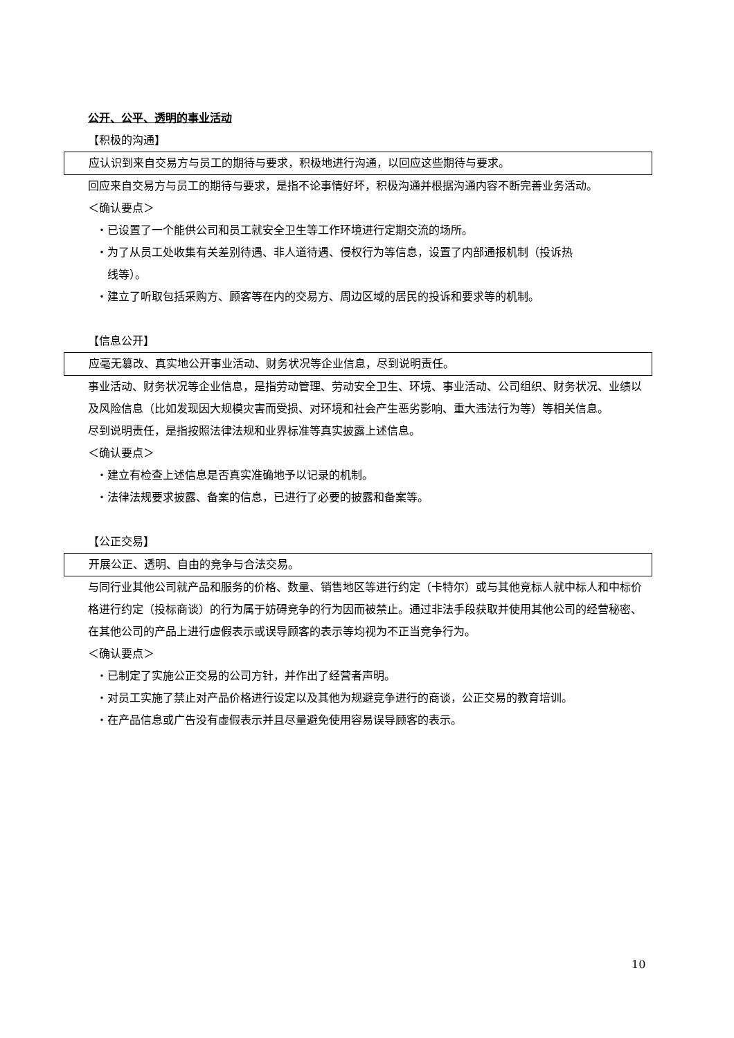公开、公平、透明的事业活动
【积极的沟通】
应认识到来自交易方与员工的期待与要求，积极地进行沟通，以回应这些期待与要求。
回应来自交易方与员工的期待与要求，是指不论事情好坏，积极沟通并根据沟通内容不断完善业务活动。
＜确认要点＞
・已设置了一个能供公司和员工就安全卫生等工作环境进行定期交流的场所。
・为了从员工处收集有关差别待遇、非人道待遇、侵权行为等信息，设置了内部通报机制（投诉热
线等）。
・建立了听取包括采购方、顾客等在内的交易方、周边区域的居民的投诉和要求等的机制。
【信息公开】
应毫无篡改、真实地公开事业活动、财务状况等企业信息，尽到说明责任。
事业活动、财务状况等企业信息，是指劳动管理、劳动安全卫生、环境、事业活动、公司组织、财务状况、业绩以及风险信息（比如发现因大规模灾害而受损、对环境和社会产生恶劣影响、重大违法行为等）等相关信息。
尽到说明责任，是指按照法律法规和业界标准等真实披露上述信息。
＜确认要点＞
・建立有检查上述信息是否真实准确地予以记录的机制。
・法律法规要求披露、备案的信息，已进行了必要的披露和备案等。
【公正交易】
开展公正、透明、自由的竞争与合法交易。
与同行业其他公司就产品和服务的价格、数量、销售地区等进行约定（卡特尔）或与其他竞标人就中标人和中标价格进行约定（投标商谈）的行为属于妨碍竞争的行为因而被禁止。通过非法手段获取并使用其他公司的经营秘密、在其他公司的产品上进行虚假表示或误导顾客的表示等均视为不正当竞争行为。
＜确认要点＞
・已制定了实施公正交易的公司方针，并作出了经营者声明。
・对员工实施了禁止对产品价格进行设定以及其他为规避竞争进行的商谈，公正交易的教育培训。
・在产品信息或广告没有虚假表示并且尽量避免使用容易误导顾客的表示。
10